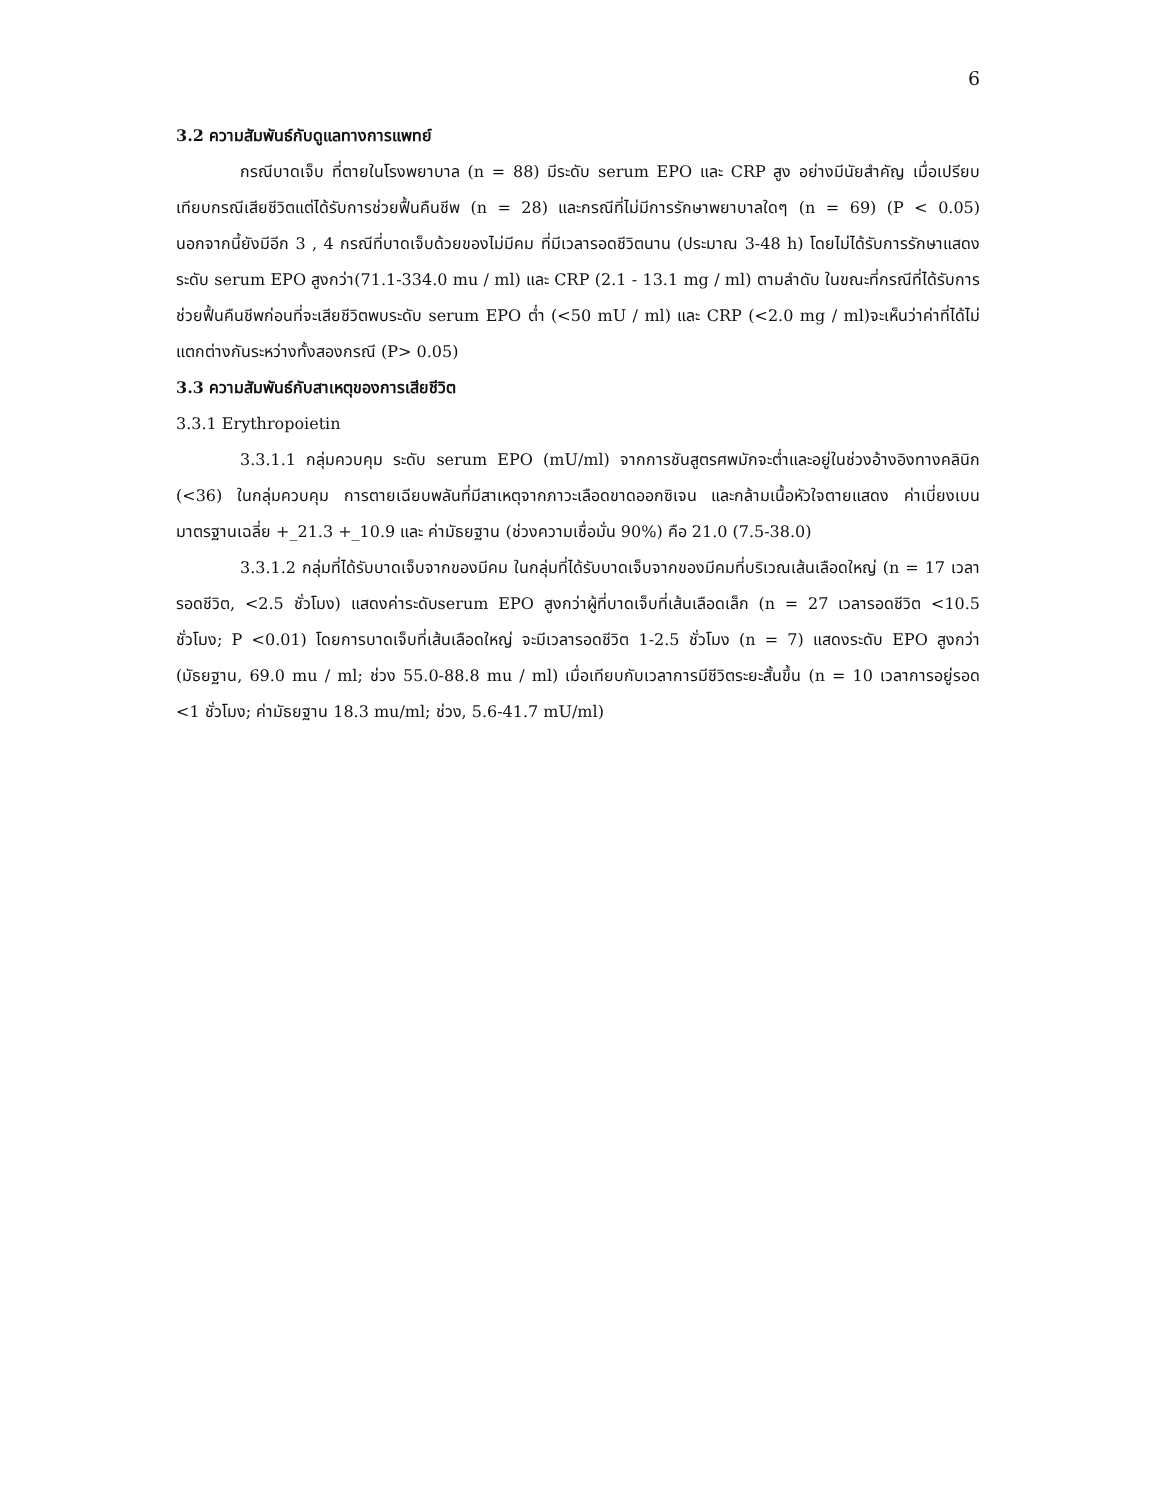6
3.2 ความสัมพันธ์กับดูแลทางการแพทย์
กรณีบาดเจ็บ ที่ตายในโรงพยาบาล (n = 88) มีระดับ serum EPO และ CRP สูง อย่างมีนัยสำคัญ เมื่อเปรียบเทียบกรณีเสียชีวิตแต่ได้รับการช่วยฟื้นคืนชีพ (n = 28) และกรณีที่ไม่มีการรักษาพยาบาลใดๆ (n = 69) (P < 0.05) นอกจากนี้ยังมีอีก 3 , 4 กรณีที่บาดเจ็บด้วยของไม่มีคม ที่มีเวลารอดชีวิตนาน (ประมาณ 3-48 h) โดยไม่ได้รับการรักษาแสดง ระดับ serum EPO สูงกว่า(71.1-334.0 mu / ml) และ CRP (2.1 - 13.1 mg / ml) ตามลำดับ ในขณะที่กรณีที่ได้รับการช่วยฟื้นคืนชีพก่อนที่จะเสียชีวิตพบระดับ serum EPO ต่ำ (<50 mU / ml) และ CRP (<2.0 mg / ml)จะเห็นว่าค่าที่ได้ไม่แตกต่างกันระหว่างทั้งสองกรณี (P> 0.05)
3.3 ความสัมพันธ์กับสาเหตุของการเสียชีวิต
3.3.1 Erythropoietin
3.3.1.1 กลุ่มควบคุม ระดับ serum EPO (mU/ml) จากการชันสูตรศพมักจะต่ำและอยู่ในช่วงอ้างอิงทางคลินิก (<36) ในกลุ่มควบคุม การตายเฉียบพลันที่มีสาเหตุจากภาวะเลือดขาดออกซิเจน และกล้ามเนื้อหัวใจตายแสดง ค่าเบี่ยงเบนมาตรฐานเฉลี่ย +_21.3 +_10.9 และ ค่ามัธยฐาน (ช่วงความเชื่อมั่น 90%) คือ 21.0 (7.5-38.0)
3.3.1.2 กลุ่มที่ได้รับบาดเจ็บจากของมีคม ในกลุ่มที่ได้รับบาดเจ็บจากของมีคมที่บริเวณเส้นเลือดใหญ่ (n = 17 เวลารอดชีวิต, <2.5 ชั่วโมง) แสดงค่าระดับserum EPO สูงกว่าผู้ที่บาดเจ็บที่เส้นเลือดเล็ก (n = 27 เวลารอดชีวิต <10.5 ชั่วโมง; P <0.01) โดยการบาดเจ็บที่เส้นเลือดใหญ่ จะมีเวลารอดชีวิต 1-2.5 ชั่วโมง (n = 7) แสดงระดับ EPO สูงกว่า (มัธยฐาน, 69.0 mu / ml; ช่วง 55.0-88.8 mu / ml) เมื่อเทียบกับเวลาการมีชีวิตระยะสั้นขึ้น (n = 10 เวลาการอยู่รอด <1 ชั่วโมง; ค่ามัธยฐาน 18.3 mu/ml; ช่วง, 5.6-41.7 mU/ml)